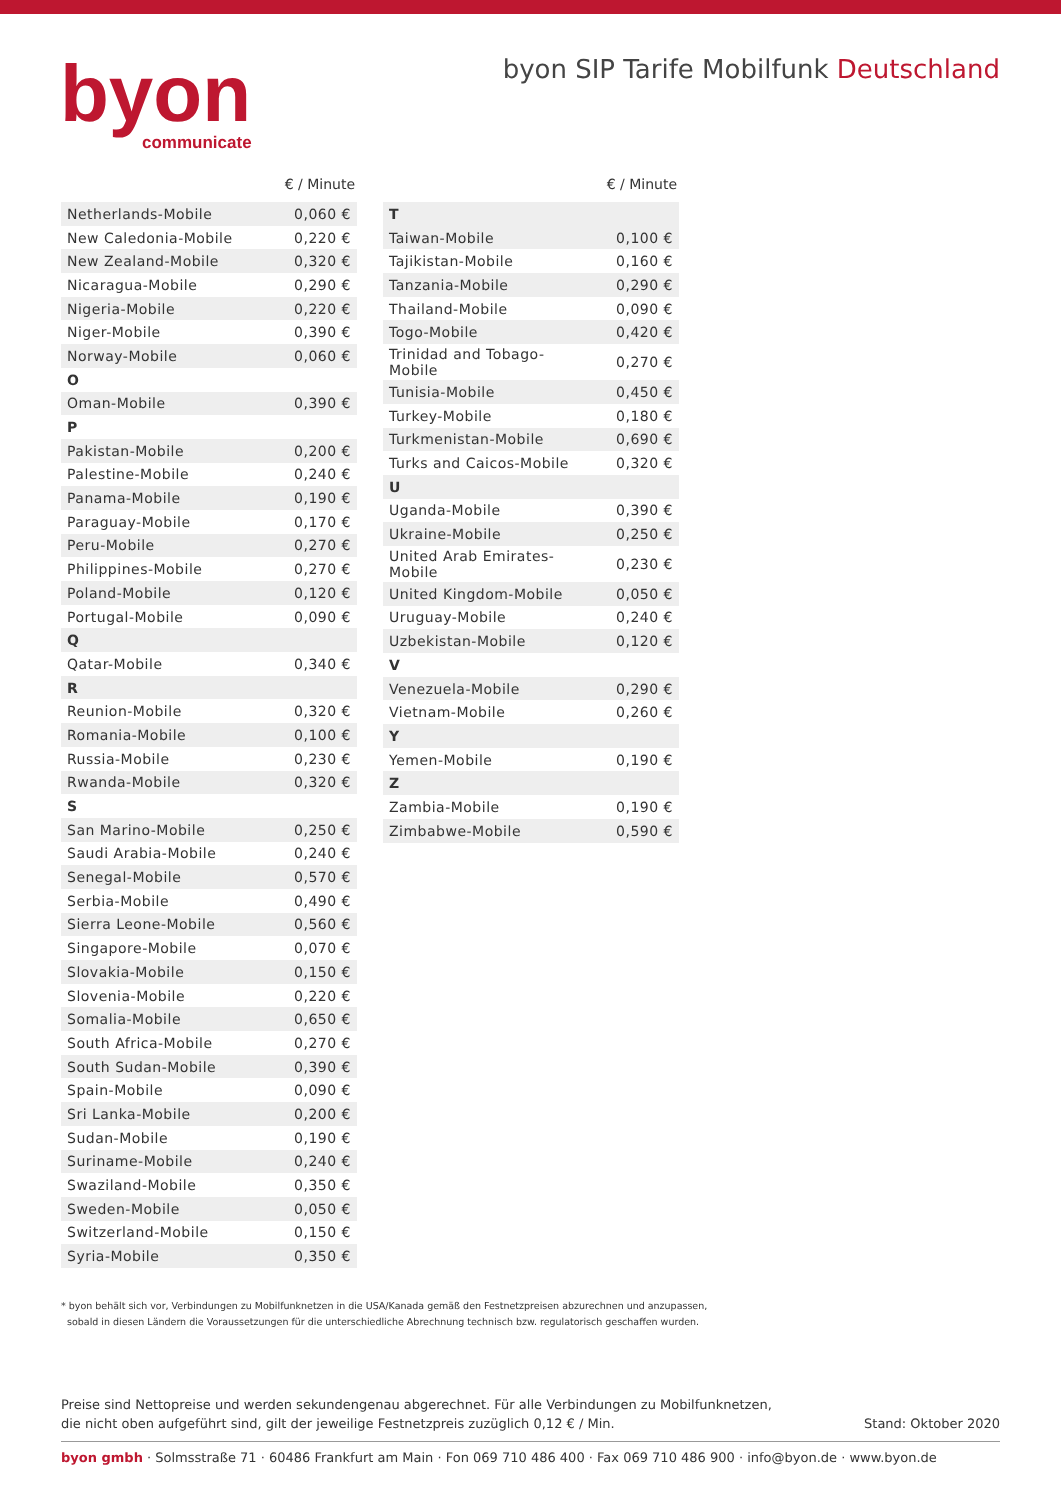byon
communicate
byon SIP Tarife Mobilfunk Deutschland
| | € / Minute |
| --- | --- |
| Netherlands-Mobile | 0,060 € |
| New Caledonia-Mobile | 0,220 € |
| New Zealand-Mobile | 0,320 € |
| Nicaragua-Mobile | 0,290 € |
| Nigeria-Mobile | 0,220 € |
| Niger-Mobile | 0,390 € |
| Norway-Mobile | 0,060 € |
| O | |
| Oman-Mobile | 0,390 € |
| P | |
| Pakistan-Mobile | 0,200 € |
| Palestine-Mobile | 0,240 € |
| Panama-Mobile | 0,190 € |
| Paraguay-Mobile | 0,170 € |
| Peru-Mobile | 0,270 € |
| Philippines-Mobile | 0,270 € |
| Poland-Mobile | 0,120 € |
| Portugal-Mobile | 0,090 € |
| Q | |
| Qatar-Mobile | 0,340 € |
| R | |
| Reunion-Mobile | 0,320 € |
| Romania-Mobile | 0,100 € |
| Russia-Mobile | 0,230 € |
| Rwanda-Mobile | 0,320 € |
| S | |
| San Marino-Mobile | 0,250 € |
| Saudi Arabia-Mobile | 0,240 € |
| Senegal-Mobile | 0,570 € |
| Serbia-Mobile | 0,490 € |
| Sierra Leone-Mobile | 0,560 € |
| Singapore-Mobile | 0,070 € |
| Slovakia-Mobile | 0,150 € |
| Slovenia-Mobile | 0,220 € |
| Somalia-Mobile | 0,650 € |
| South Africa-Mobile | 0,270 € |
| South Sudan-Mobile | 0,390 € |
| Spain-Mobile | 0,090 € |
| Sri Lanka-Mobile | 0,200 € |
| Sudan-Mobile | 0,190 € |
| Suriname-Mobile | 0,240 € |
| Swaziland-Mobile | 0,350 € |
| Sweden-Mobile | 0,050 € |
| Switzerland-Mobile | 0,150 € |
| Syria-Mobile | 0,350 € |
| | € / Minute |
| --- | --- |
| T | |
| Taiwan-Mobile | 0,100 € |
| Tajikistan-Mobile | 0,160 € |
| Tanzania-Mobile | 0,290 € |
| Thailand-Mobile | 0,090 € |
| Togo-Mobile | 0,420 € |
| Trinidad and Tobago-Mobile | 0,270 € |
| Tunisia-Mobile | 0,450 € |
| Turkey-Mobile | 0,180 € |
| Turkmenistan-Mobile | 0,690 € |
| Turks and Caicos-Mobile | 0,320 € |
| U | |
| Uganda-Mobile | 0,390 € |
| Ukraine-Mobile | 0,250 € |
| United Arab Emirates- Mobile | 0,230 € |
| United Kingdom-Mobile | 0,050 € |
| Uruguay-Mobile | 0,240 € |
| Uzbekistan-Mobile | 0,120 € |
| V | |
| Venezuela-Mobile | 0,290 € |
| Vietnam-Mobile | 0,260 € |
| Y | |
| Yemen-Mobile | 0,190 € |
| Z | |
| Zambia-Mobile | 0,190 € |
| Zimbabwe-Mobile | 0,590 € |
* byon behält sich vor, Verbindungen zu Mobilfunknetzen in die USA/Kanada gemäß den Festnetzpreisen abzurechnen und anzupassen,
sobald in diesen Ländern die Voraussetzungen für die unterschiedliche Abrechnung technisch bzw. regulatorisch geschaffen wurden.
Preise sind Nettopreise und werden sekundengenau abgerechnet. Für alle Verbindungen zu Mobilfunknetzen,
die nicht oben aufgeführt sind, gilt der jeweilige Festnetzpreis zuzüglich 0,12 € / Min.
Stand: Oktober 2020
byon gmbh · Solmsstraße 71 · 60486 Frankfurt am Main · Fon 069 710 486 400 · Fax 069 710 486 900 · info@byon.de · www.byon.de